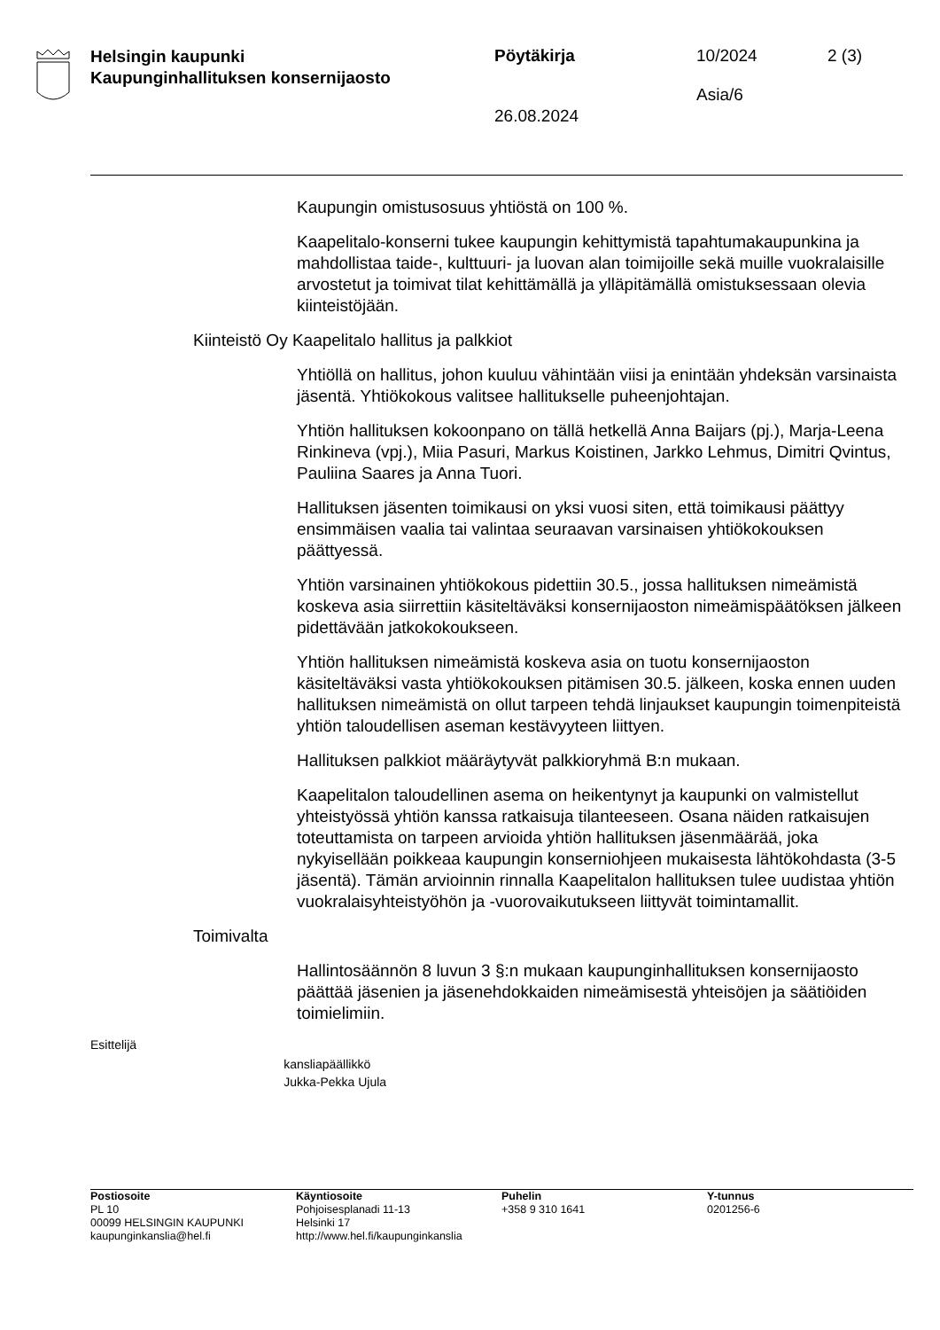Helsingin kaupunki
Kaupunginhallituksen konsernijaosto
Pöytäkirja
26.08.2024
10/2024
Asia/6
2 (3)
Kaupungin omistusosuus yhtiöstä on 100 %.
Kaapelitalo-konserni tukee kaupungin kehittymistä tapahtumakaupun­kina ja mahdollistaa taide-, kulttuuri- ja luovan alan toimijoille sekä muil­le vuokralaisille arvostetut ja toimivat tilat kehittämällä ja ylläpitämällä omistuksessaan olevia kiinteistöjään.
Kiinteistö Oy Kaapelitalo hallitus ja palkkiot
Yhtiöllä on hallitus, johon kuuluu vähintään viisi ja enintään yhdeksän varsinaista jäsentä. Yhtiökokous valitsee hallitukselle puheenjohtajan.
Yhtiön hallituksen kokoonpano on tällä hetkellä Anna Baijars (pj.), Mar­ja-Leena Rinkineva (vpj.), Miia Pasuri, Markus Koistinen, Jarkko Leh­mus, Dimitri Qvintus, Pauliina Saares ja Anna Tuori.
Hallituksen jäsenten toimikausi on yksi vuosi siten, että toimikausi päät­tyy ensimmäisen vaalia tai valintaa seuraavan varsinaisen yhtiöko­kouksen päättyessä.
Yhtiön varsinainen yhtiökokous pidettiin 30.5., jossa hallituksen ni­meämistä koskeva asia siirrettiin käsiteltäväksi konsernijaoston ni­meämispäätöksen jälkeen pidettävään jatkokokoukseen.
Yhtiön hallituksen nimeämistä koskeva asia on tuotu konsernijaoston käsiteltäväksi vasta yhtiökokouksen pitämisen 30.5. jälkeen, koska en­nen uuden hallituksen nimeämistä on ollut tarpeen tehdä linjaukset kaupungin toimenpiteistä yhtiön taloudellisen aseman kestävyyteen liit­tyen.
Hallituksen palkkiot määräytyvät palkkioryhmä B:n mukaan.
Kaapelitalon taloudellinen asema on heikentynyt ja kaupunki on valmis­tellut yhteistyössä yhtiön kanssa ratkaisuja tilanteeseen. Osana näiden ratkaisujen toteuttamista on tarpeen arvioida yhtiön hallituksen jäsen­määrää, joka nykyisellään poikkeaa kaupungin konserniohjeen mukai­sesta lähtökohdasta (3-5 jäsentä). Tämän arvioinnin rinnalla Kaapelita­lon hallituksen tulee uudistaa yhtiön vuokralaisyhteistyöhön ja -vuorovaikutukseen liittyvät toimintamallit.
Toimivalta
Hallintosäännön 8 luvun 3 §:n mukaan kaupunginhallituksen konserni­jaosto päättää jäsenien ja jäsenehdokkaiden nimeämisestä yhteisöjen ja säätiöiden toimielimiin.
Esittelijä
kansliapäällikkö
Jukka-Pekka Ujula
Postiosoite
PL 10
00099 HELSINGIN KAUPUNKI
kaupunginkanslia@hel.fi
Käyntiosoite
Pohjoisesplanadi 11-13
Helsinki 17
http://www.hel.fi/kaupunginkanslia
Puhelin
+358 9 310 1641
Y-tunnus
0201256-6